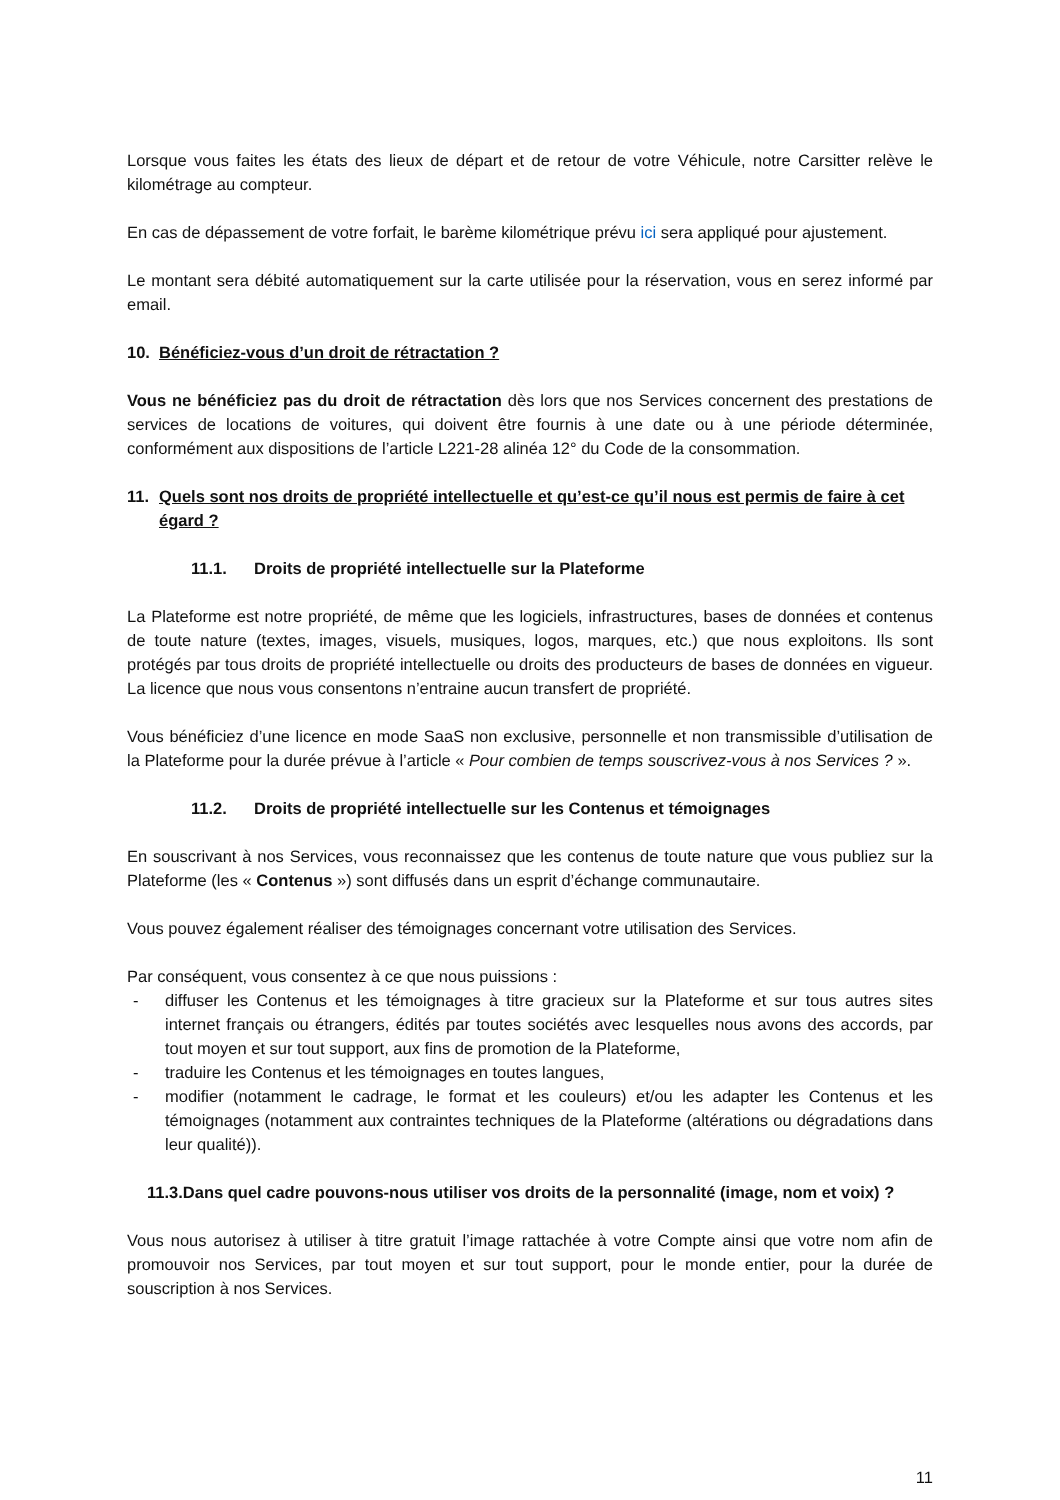Lorsque vous faites les états des lieux de départ et de retour de votre Véhicule, notre Carsitter relève le kilométrage au compteur.
En cas de dépassement de votre forfait, le barème kilométrique prévu ici sera appliqué pour ajustement.
Le montant sera débité automatiquement sur la carte utilisée pour la réservation, vous en serez informé par email.
10. Bénéficiez-vous d’un droit de rétractation ?
Vous ne bénéficiez pas du droit de rétractation dès lors que nos Services concernent des prestations de services de locations de voitures, qui doivent être fournis à une date ou à une période déterminée, conformément aux dispositions de l’article L221-28 alinéa 12° du Code de la consommation.
11. Quels sont nos droits de propriété intellectuelle et qu’est-ce qu’il nous est permis de faire à cet égard ?
11.1. Droits de propriété intellectuelle sur la Plateforme
La Plateforme est notre propriété, de même que les logiciels, infrastructures, bases de données et contenus de toute nature (textes, images, visuels, musiques, logos, marques, etc.) que nous exploitons. Ils sont protégés par tous droits de propriété intellectuelle ou droits des producteurs de bases de données en vigueur. La licence que nous vous consentons n’entraine aucun transfert de propriété.
Vous bénéficiez d’une licence en mode SaaS non exclusive, personnelle et non transmissible d’utilisation de la Plateforme pour la durée prévue à l’article « Pour combien de temps souscrivez-vous à nos Services ? ».
11.2. Droits de propriété intellectuelle sur les Contenus et témoignages
En souscrivant à nos Services, vous reconnaissez que les contenus de toute nature que vous publiez sur la Plateforme (les « Contenus ») sont diffusés dans un esprit d’échange communautaire.
Vous pouvez également réaliser des témoignages concernant votre utilisation des Services.
Par conséquent, vous consentez à ce que nous puissions :
- diffuser les Contenus et les témoignages à titre gracieux sur la Plateforme et sur tous autres sites internet français ou étrangers, édités par toutes sociétés avec lesquelles nous avons des accords, par tout moyen et sur tout support, aux fins de promotion de la Plateforme,
- traduire les Contenus et les témoignages en toutes langues,
- modifier (notamment le cadrage, le format et les couleurs) et/ou les adapter les Contenus et les témoignages (notamment aux contraintes techniques de la Plateforme (altérations ou dégradations dans leur qualité)).
11.3.Dans quel cadre pouvons-nous utiliser vos droits de la personnalité (image, nom et voix) ?
Vous nous autorisez à utiliser à titre gratuit l’image rattachée à votre Compte ainsi que votre nom afin de promouvoir nos Services, par tout moyen et sur tout support, pour le monde entier, pour la durée de souscription à nos Services.
11